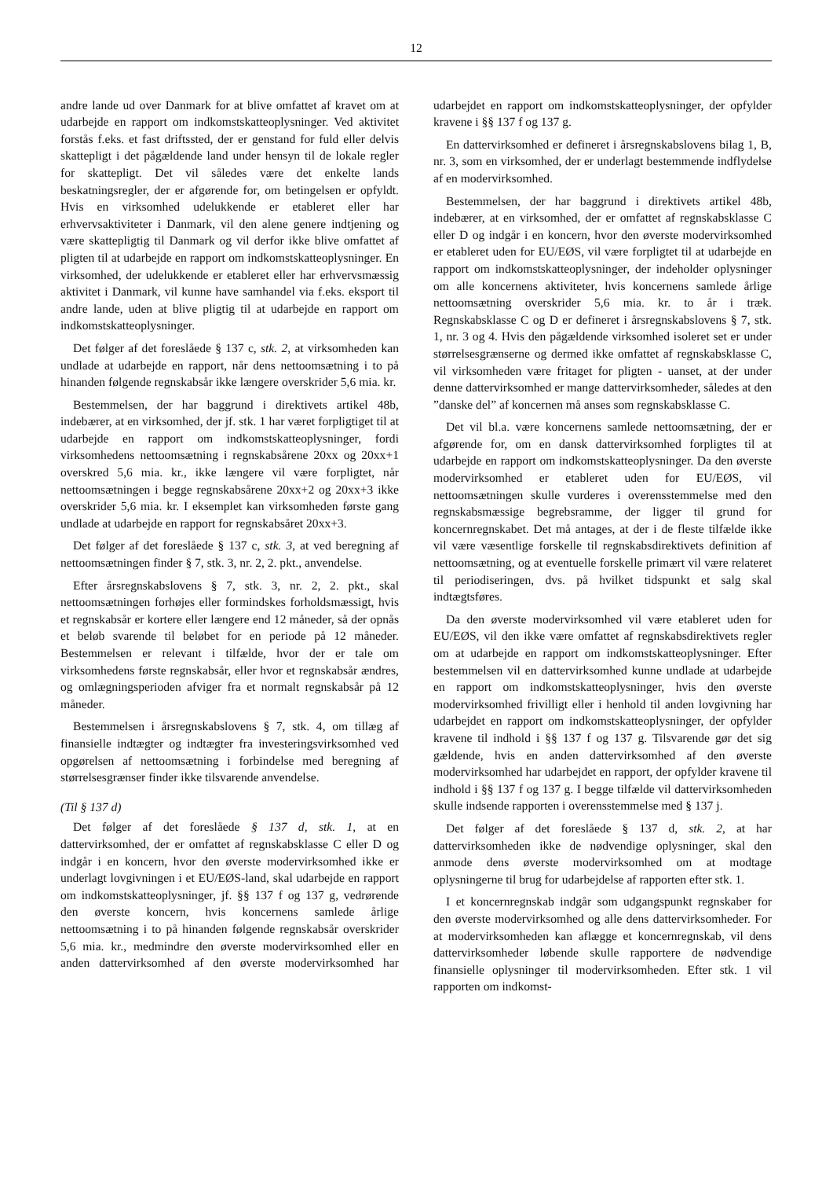12
andre lande ud over Danmark for at blive omfattet af kravet om at udarbejde en rapport om indkomstskatteoplysninger. Ved aktivitet forstås f.eks. et fast driftssted, der er genstand for fuld eller delvis skattepligt i det pågældende land under hensyn til de lokale regler for skattepligt. Det vil således være det enkelte lands beskatningsregler, der er afgørende for, om betingelsen er opfyldt. Hvis en virksomhed udelukkende er etableret eller har erhvervsaktiviteter i Danmark, vil den alene genere indtjening og være skattepligtig til Danmark og vil derfor ikke blive omfattet af pligten til at udarbejde en rapport om indkomstskatteoplysninger. En virksomhed, der udelukkende er etableret eller har erhvervsmæssig aktivitet i Danmark, vil kunne have samhandel via f.eks. eksport til andre lande, uden at blive pligtig til at udarbejde en rapport om indkomstskatteoplysninger.
Det følger af det foreslåede § 137 c, stk. 2, at virksomheden kan undlade at udarbejde en rapport, når dens nettoomsætning i to på hinanden følgende regnskabsår ikke længere overskrider 5,6 mia. kr.
Bestemmelsen, der har baggrund i direktivets artikel 48b, indebærer, at en virksomhed, der jf. stk. 1 har været forpligtiget til at udarbejde en rapport om indkomstskatteoplysninger, fordi virksomhedens nettoomsætning i regnskabsårene 20xx og 20xx+1 overskred 5,6 mia. kr., ikke længere vil være forpligtet, når nettoomsætningen i begge regnskabsårene 20xx+2 og 20xx+3 ikke overskrider 5,6 mia. kr. I eksemplet kan virksomheden første gang undlade at udarbejde en rapport for regnskabsåret 20xx+3.
Det følger af det foreslåede § 137 c, stk. 3, at ved beregning af nettoomsætningen finder § 7, stk. 3, nr. 2, 2. pkt., anvendelse.
Efter årsregnskabslovens § 7, stk. 3, nr. 2, 2. pkt., skal nettoomsætningen forhøjes eller formindskes forholdsmæssigt, hvis et regnskabsår er kortere eller længere end 12 måneder, så der opnås et beløb svarende til beløbet for en periode på 12 måneder. Bestemmelsen er relevant i tilfælde, hvor der er tale om virksomhedens første regnskabsår, eller hvor et regnskabsår ændres, og omlægningsperioden afviger fra et normalt regnskabsår på 12 måneder.
Bestemmelsen i årsregnskabslovens § 7, stk. 4, om tillæg af finansielle indtægter og indtægter fra investeringsvirksomhed ved opgørelsen af nettoomsætning i forbindelse med beregning af størrelsesgrænser finder ikke tilsvarende anvendelse.
(Til § 137 d)
Det følger af det foreslåede § 137 d, stk. 1, at en dattervirksomhed, der er omfattet af regnskabsklasse C eller D og indgår i en koncern, hvor den øverste modervirksomhed ikke er underlagt lovgivningen i et EU/EØS-land, skal udarbejde en rapport om indkomstskatteoplysninger, jf. §§ 137 f og 137 g, vedrørende den øverste koncern, hvis koncernens samlede årlige nettoomsætning i to på hinanden følgende regnskabsår overskrider 5,6 mia. kr., medmindre den øverste modervirksomhed eller en anden dattervirksomhed af den øverste modervirksomhed har udarbejdet en rapport om indkomstskatteoplysninger, der opfylder kravene i §§ 137 f og 137 g.
En dattervirksomhed er defineret i årsregnskabslovens bilag 1, B, nr. 3, som en virksomhed, der er underlagt bestemmende indflydelse af en modervirksomhed.
Bestemmelsen, der har baggrund i direktivets artikel 48b, indebærer, at en virksomhed, der er omfattet af regnskabsklasse C eller D og indgår i en koncern, hvor den øverste modervirksomhed er etableret uden for EU/EØS, vil være forpligtet til at udarbejde en rapport om indkomstskatteoplysninger, der indeholder oplysninger om alle koncernens aktiviteter, hvis koncernens samlede årlige nettoomsætning overskrider 5,6 mia. kr. to år i træk. Regnskabsklasse C og D er defineret i årsregnskabslovens § 7, stk. 1, nr. 3 og 4. Hvis den pågældende virksomhed isoleret set er under størrelsesgrænserne og dermed ikke omfattet af regnskabsklasse C, vil virksomheden være fritaget for pligten - uanset, at der under denne dattervirksomhed er mange dattervirksomheder, således at den ”danske del” af koncernen må anses som regnskabsklasse C.
Det vil bl.a. være koncernens samlede nettoomsætning, der er afgørende for, om en dansk dattervirksomhed forpligtes til at udarbejde en rapport om indkomstskatteoplysninger. Da den øverste modervirksomhed er etableret uden for EU/EØS, vil nettoomsætningen skulle vurderes i overensstemmelse med den regnskabsmæssige begrebsramme, der ligger til grund for koncernregnskabet. Det må antages, at der i de fleste tilfælde ikke vil være væsentlige forskelle til regnskabsdirektivets definition af nettoomsætning, og at eventuelle forskelle primært vil være relateret til periodiseringen, dvs. på hvilket tidspunkt et salg skal indtægtsføres.
Da den øverste modervirksomhed vil være etableret uden for EU/EØS, vil den ikke være omfattet af regnskabsdirektivets regler om at udarbejde en rapport om indkomstskatteoplysninger. Efter bestemmelsen vil en dattervirksomhed kunne undlade at udarbejde en rapport om indkomstskatteoplysninger, hvis den øverste modervirksomhed frivilligt eller i henhold til anden lovgivning har udarbejdet en rapport om indkomstskatteoplysninger, der opfylder kravene til indhold i §§ 137 f og 137 g. Tilsvarende gør det sig gældende, hvis en anden dattervirksomhed af den øverste modervirksomhed har udarbejdet en rapport, der opfylder kravene til indhold i §§ 137 f og 137 g. I begge tilfælde vil dattervirksomheden skulle indsende rapporten i overensstemmelse med § 137 j.
Det følger af det foreslåede § 137 d, stk. 2, at har dattervirksomheden ikke de nødvendige oplysninger, skal den anmode dens øverste modervirksomhed om at modtage oplysningerne til brug for udarbejdelse af rapporten efter stk. 1.
I et koncernregnskab indgår som udgangspunkt regnskaber for den øverste modervirksomhed og alle dens dattervirksomheder. For at modervirksomheden kan aflægge et koncernregnskab, vil dens dattervirksomheder løbende skulle rapportere de nødvendige finansielle oplysninger til modervirksomheden. Efter stk. 1 vil rapporten om indkomst-